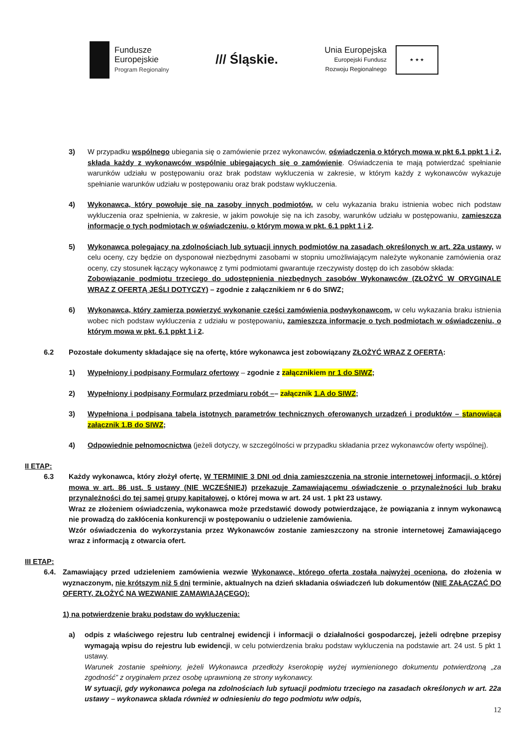Fundusze
Europejskie
Program Regionalny
/// Śląskie.
Unia Europejska
Europejski Fundusz
Rozwoju Regionalnego
★ ★ ★
3) W przypadku wspólnego ubiegania się o zamówienie przez wykonawców, oświadczenia o których mowa w pkt 6.1 ppkt 1 i 2, składa każdy z wykonawców wspólnie ubiegających się o zamówienie. Oświadczenia te mają potwierdzać spełnianie warunków udziału w postępowaniu oraz brak podstaw wykluczenia w zakresie, w którym każdy z wykonawców wykazuje spełnianie warunków udziału w postępowaniu oraz brak podstaw wykluczenia.
4) Wykonawca, który powołuje się na zasoby innych podmiotów, w celu wykazania braku istnienia wobec nich podstaw wykluczenia oraz spełnienia, w zakresie, w jakim powołuje się na ich zasoby, warunków udziału w postępowaniu, zamieszcza informacje o tych podmiotach w oświadczeniu, o którym mowa w pkt. 6.1 ppkt 1 i 2.
5) Wykonawca polegający na zdolnościach lub sytuacji innych podmiotów na zasadach określonych w art. 22a ustawy, w celu oceny, czy będzie on dysponował niezbędnymi zasobami w stopniu umożliwiającym należyte wykonanie zamówienia oraz oceny, czy stosunek łączący wykonawcę z tymi podmiotami gwarantuje rzeczywisty dostęp do ich zasobów składa:
Zobowiązanie podmiotu trzeciego do udostępnienia niezbędnych zasobów Wykonawców (ZŁOŻYĆ W ORYGINALE WRAZ Z OFERTĄ JEŚLI DOTYCZY) – zgodnie z załącznikiem nr 6 do SIWZ;
6) Wykonawca, który zamierza powierzyć wykonanie części zamówienia podwykonawcom, w celu wykazania braku istnienia wobec nich podstaw wykluczenia z udziału w postępowaniu, zamieszcza informacje o tych podmiotach w oświadczeniu, o którym mowa w pkt. 6.1 ppkt 1 i 2.
6.2 Pozostałe dokumenty składające się na ofertę, które wykonawca jest zobowiązany ZŁOŻYĆ WRAZ Z OFERTĄ:
1) Wypełniony i podpisany Formularz ofertowy – zgodnie z załącznikiem nr 1 do SIWZ;
2) Wypełniony i podpisany Formularz przedmiaru robót –– załącznik 1.A do SIWZ;
3) Wypełniona i podpisana tabela istotnych parametrów technicznych oferowanych urządzeń i produktów – stanowiąca załącznik 1.B do SIWZ;
4) Odpowiednie pełnomocnictwa (jeżeli dotyczy, w szczególności w przypadku składania przez wykonawców oferty wspólnej).
II ETAP:
6.3 Każdy wykonawca, który złożył ofertę, W TERMINIE 3 DNI od dnia zamieszczenia na stronie internetowej informacji, o której mowa w art. 86 ust. 5 ustawy (NIE WCZEŚNIEJ) przekazuje Zamawiającemu oświadczenie o przynależności lub braku przynależności do tej samej grupy kapitałowej, o której mowa w art. 24 ust. 1 pkt 23 ustawy.
Wraz ze złożeniem oświadczenia, wykonawca może przedstawić dowody potwierdzające, że powiązania z innym wykonawcą nie prowadzą do zakłócenia konkurencji w postępowaniu o udzielenie zamówienia.
Wzór oświadczenia do wykorzystania przez Wykonawców zostanie zamieszczony na stronie internetowej Zamawiającego wraz z informacją z otwarcia ofert.
III ETAP:
6.4. Zamawiający przed udzieleniem zamówienia wezwie Wykonawcę, którego oferta została najwyżej oceniona, do złożenia w wyznaczonym, nie krótszym niż 5 dni terminie, aktualnych na dzień składania oświadczeń lub dokumentów (NIE ZAŁĄCZAĆ DO OFERTY, ZŁOŻYĆ NA WEZWANIE ZAMAWIAJĄCEGO):
1) na potwierdzenie braku podstaw do wykluczenia:
a) odpis z właściwego rejestru lub centralnej ewidencji i informacji o działalności gospodarczej, jeżeli odrębne przepisy wymagają wpisu do rejestru lub ewidencji, w celu potwierdzenia braku podstaw wykluczenia na podstawie art. 24 ust. 5 pkt 1 ustawy.
Warunek zostanie spełniony, jeżeli Wykonawca przedłoży kserokopię wyżej wymienionego dokumentu potwierdzoną „za zgodność” z oryginałem przez osobę uprawnioną ze strony wykonawcy.
W sytuacji, gdy wykonawca polega na zdolnościach lub sytuacji podmiotu trzeciego na zasadach określonych w art. 22a ustawy – wykonawca składa również w odniesieniu do tego podmiotu w/w odpis,
12